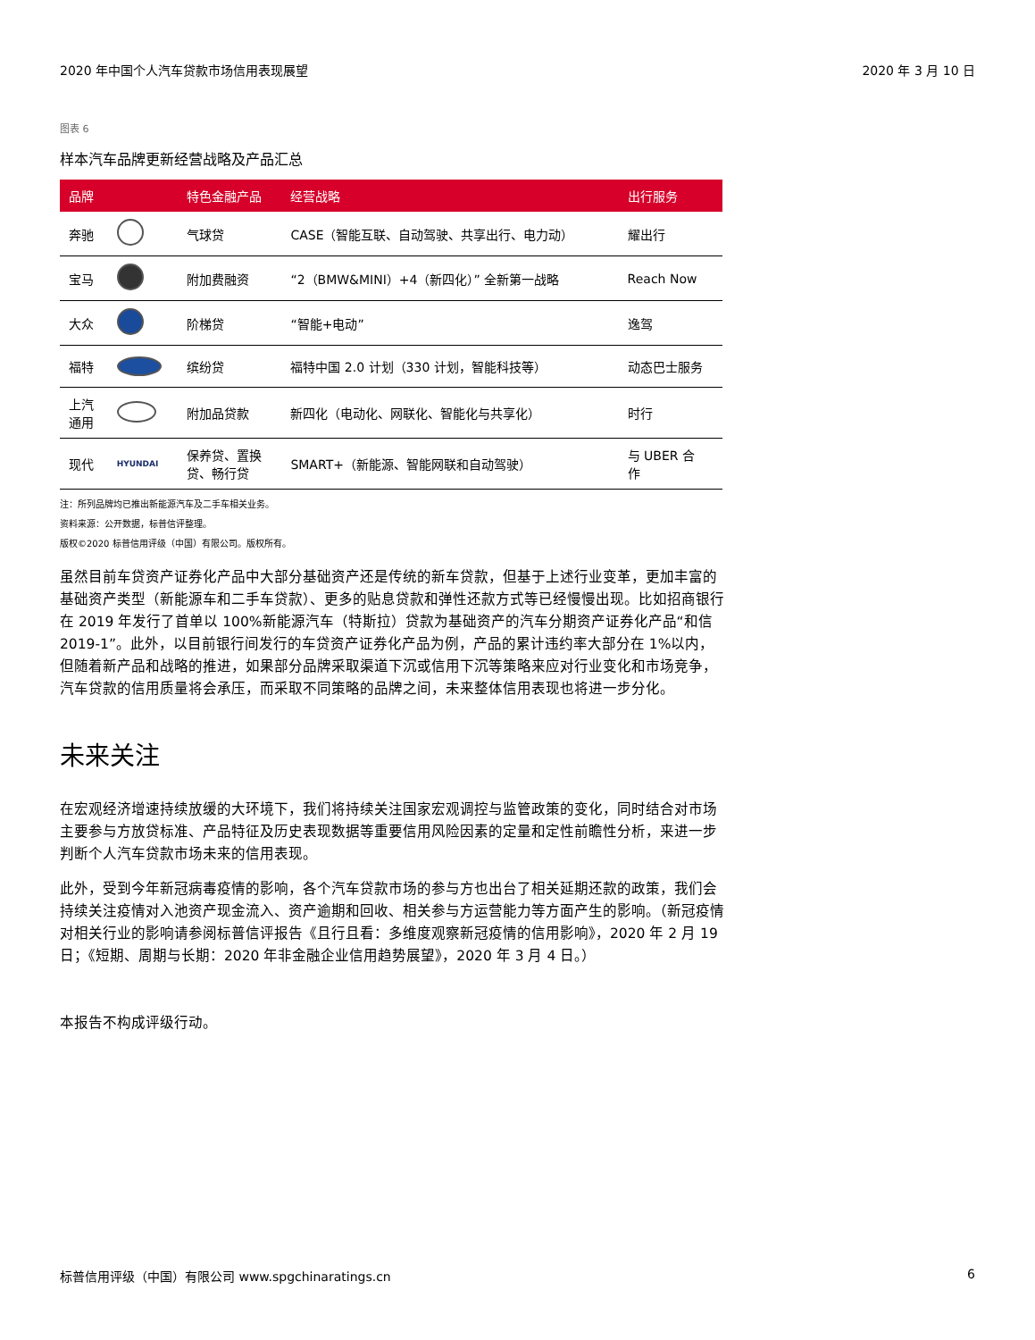2020 年中国个人汽车贷款市场信用表现展望 2020 年 3 月 10 日
图表 6
样本汽车品牌更新经营战略及产品汇总
| 品牌 | | 特色金融产品 | 经营战略 | 出行服务 |
| --- | --- | --- | --- | --- |
| 奔驰 | | 气球贷 | CASE（智能互联、自动驾驶、共享出行、电力动） | 耀出行 |
| 宝马 | | 附加费融资 | “2（BMW&MINI）+4（新四化）” 全新第一战略 | Reach Now |
| 大众 | | 阶梯贷 | “智能+电动” | 逸驾 |
| 福特 | | 缤纷贷 | 福特中国 2.0 计划（330 计划，智能科技等） | 动态巴士服务 |
| 上汽 通用 | | 附加品贷款 | 新四化（电动化、网联化、智能化与共享化） | 时行 |
| 现代 | HYUNDAI | 保养贷、置换 贷、畅行贷 | SMART+（新能源、智能网联和自动驾驶） | 与 UBER 合 作 |
注：所列品牌均已推出新能源汽车及二手车相关业务。
资料来源：公开数据，标普信评整理。
版权©2020 标普信用评级（中国）有限公司。版权所有。
虽然目前车贷资产证券化产品中大部分基础资产还是传统的新车贷款，但基于上述行业变革，更加丰富的基础资产类型（新能源车和二手车贷款）、更多的贴息贷款和弹性还款方式等已经慢慢出现。比如招商银行在 2019 年发行了首单以 100%新能源汽车（特斯拉）贷款为基础资产的汽车分期资产证券化产品“和信 2019-1”。此外，以目前银行间发行的车贷资产证券化产品为例，产品的累计违约率大部分在 1%以内，但随着新产品和战略的推进，如果部分品牌采取渠道下沉或信用下沉等策略来应对行业变化和市场竞争，汽车贷款的信用质量将会承压，而采取不同策略的品牌之间，未来整体信用表现也将进一步分化。
未来关注
在宏观经济增速持续放缓的大环境下，我们将持续关注国家宏观调控与监管政策的变化，同时结合对市场主要参与方放贷标准、产品特征及历史表现数据等重要信用风险因素的定量和定性前瞻性分析，来进一步判断个人汽车贷款市场未来的信用表现。
此外，受到今年新冠病毒疫情的影响，各个汽车贷款市场的参与方也出台了相关延期还款的政策，我们会持续关注疫情对入池资产现金流入、资产逾期和回收、相关参与方运营能力等方面产生的影响。（新冠疫情对相关行业的影响请参阅标普信评报告《且行且看：多维度观察新冠疫情的信用影响》，2020 年 2 月 19 日；《短期、周期与长期：2020 年非金融企业信用趋势展望》，2020 年 3 月 4 日。）
本报告不构成评级行动。
标普信用评级（中国）有限公司 www.spgchinaratings.cn 6